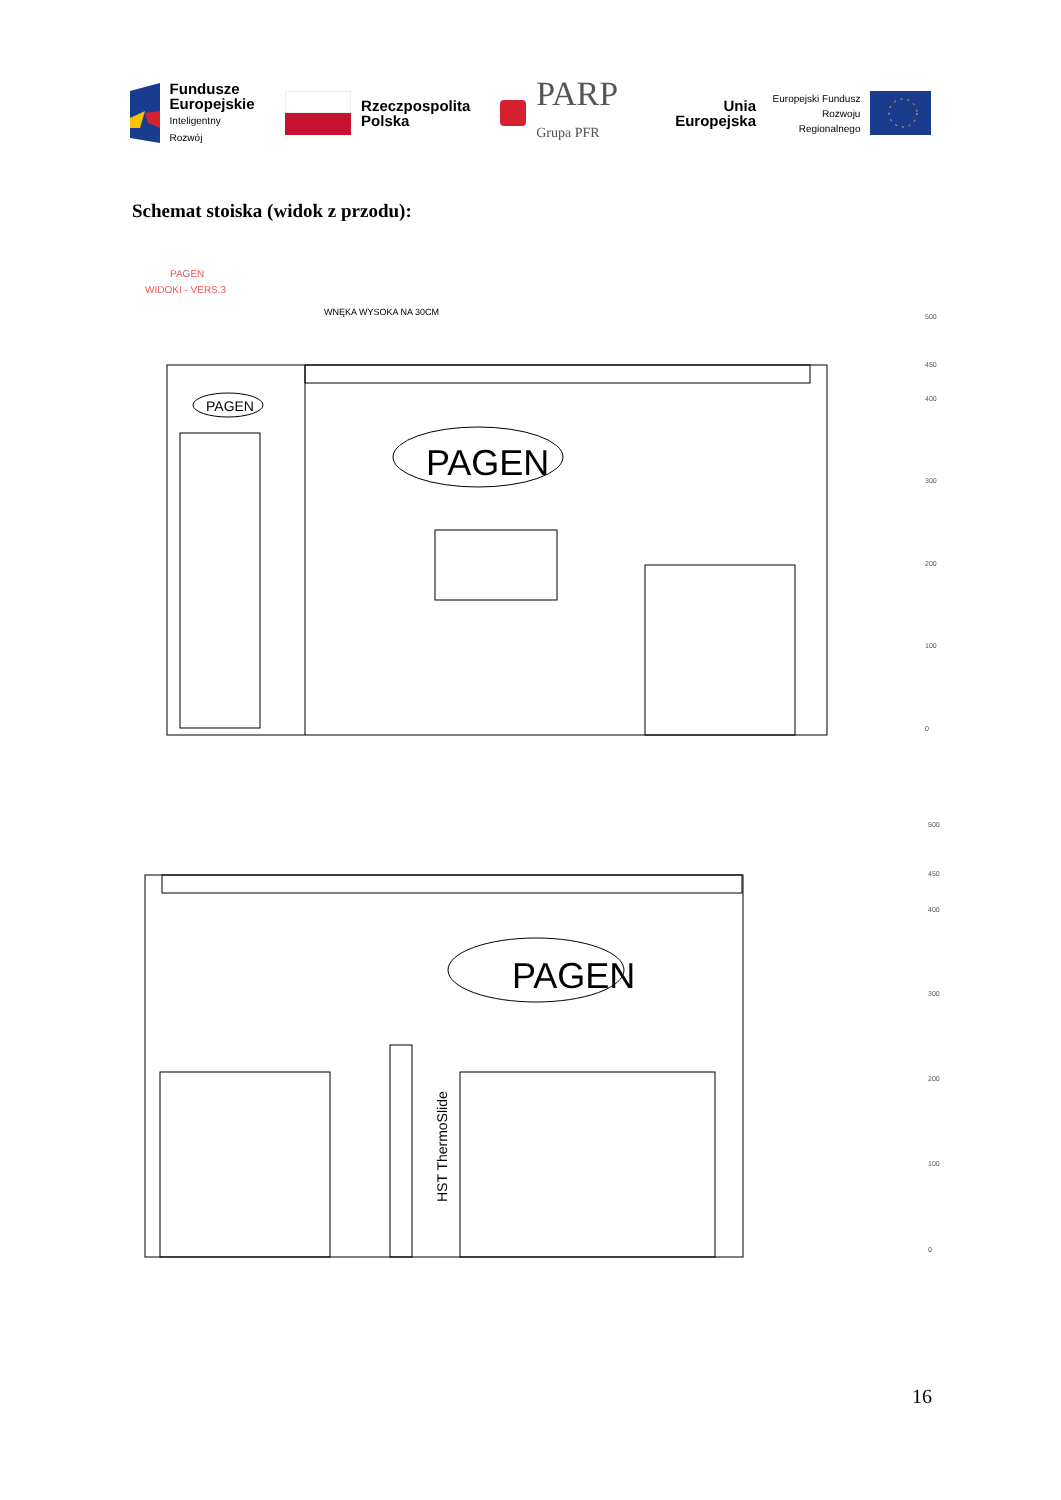Fundusze
Europejskie
Inteligentny Rozwój
Rzeczpospolita
Polska
PARP
Grupa PFR
Unia Europejska
Europejski Fundusz
Rozwoju Regionalnego
Schemat stoiska (widok z przodu):
PAGEN
WIDOKI - VERS.3
WNĘKA WYSOKA NA 30CM
PAGEN
PAGEN
PAGEN
HST ThermoSlide
500
450
400
300
200
100
0
500
450
400
300
200
100
0
16